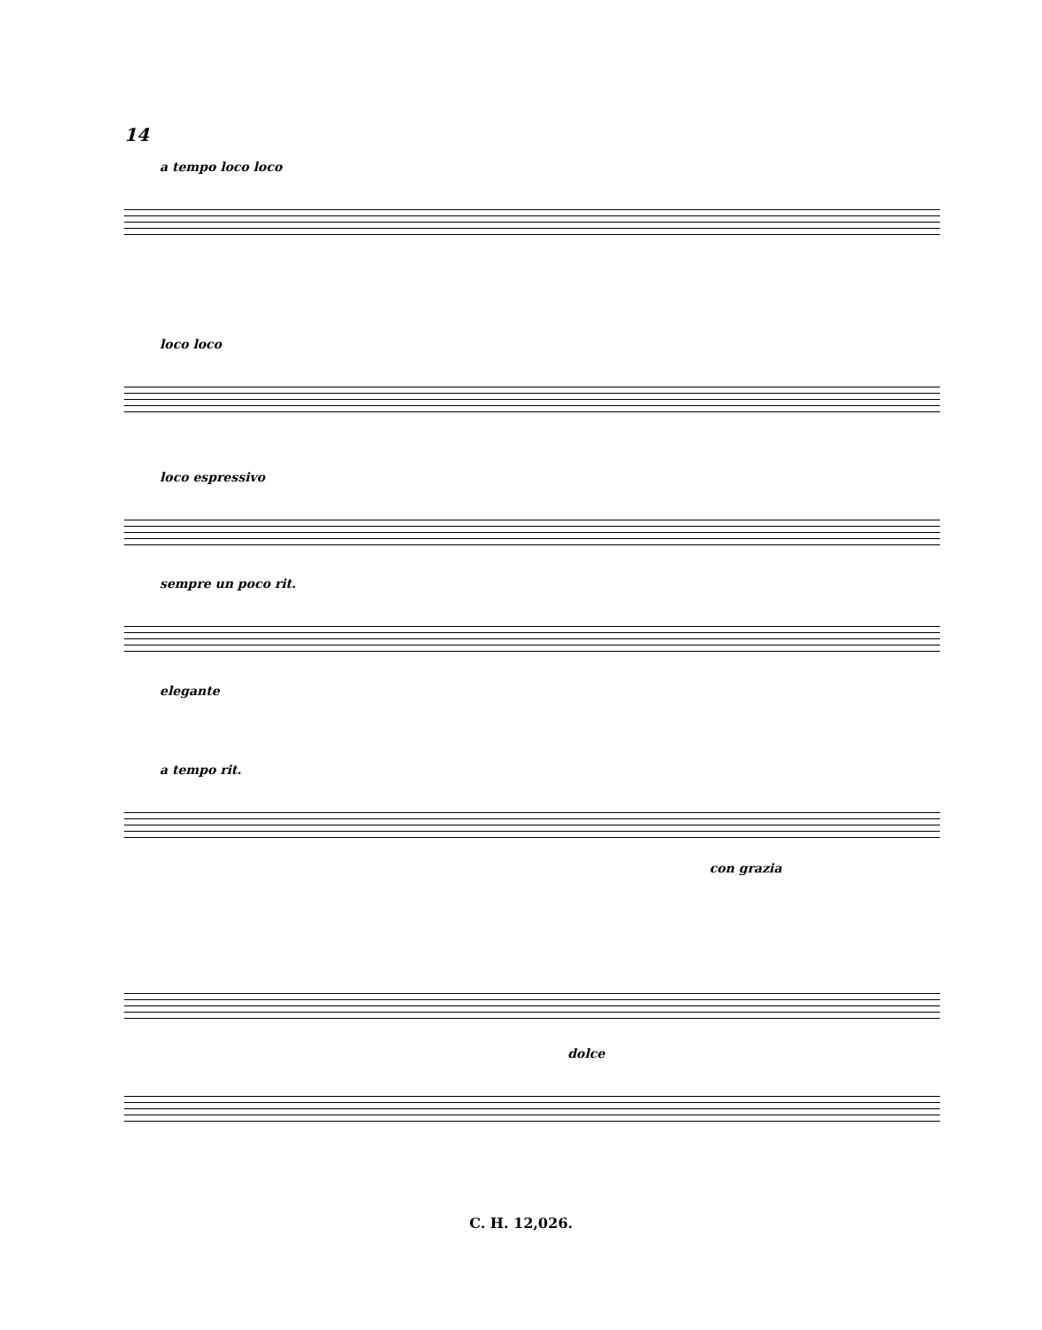14
a tempo loco loco
loco loco
loco espressivo
sempre un poco rit.
elegante
a tempo rit.
con grazia
dolce
C. H. 12,026.